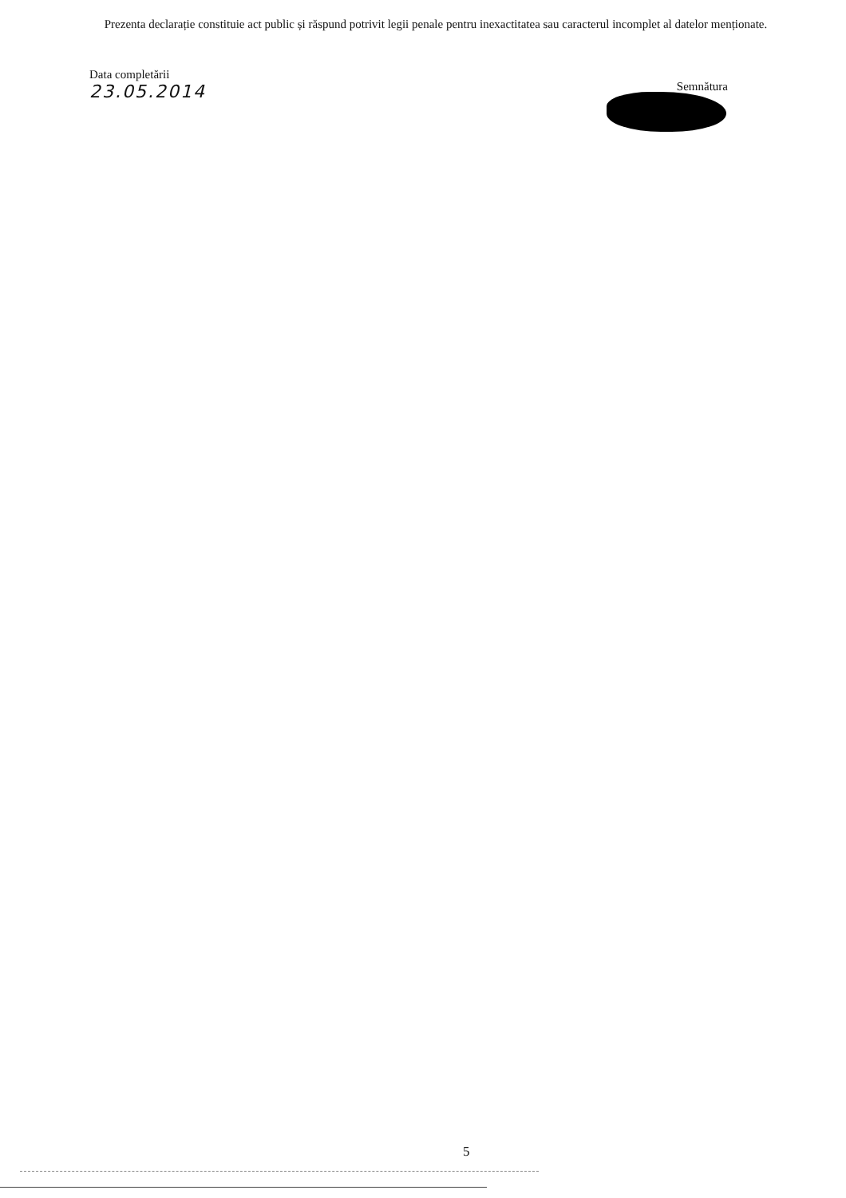Prezenta declarație constituie act public și răspund potrivit legii penale pentru inexactitatea sau caracterul incomplet al datelor menționate.
Data completării
23.05.2014
Semnătura
5